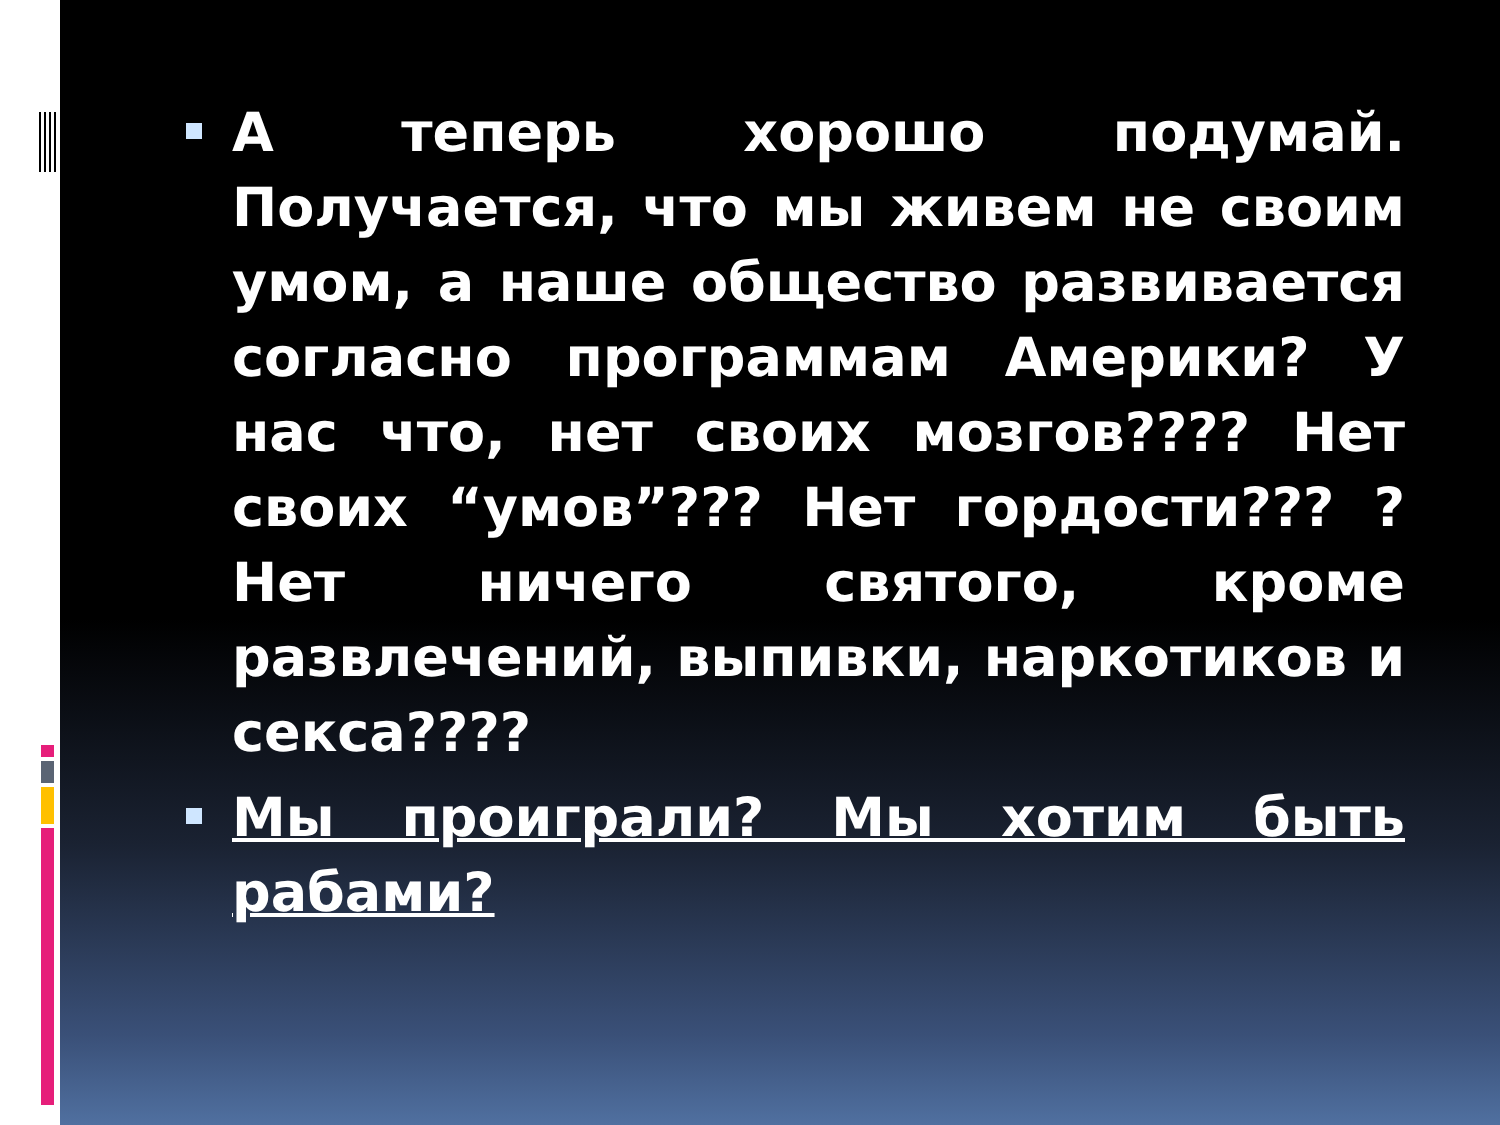А теперь хорошо подумай. Получается, что мы живем не своим умом, а наше общество развивается согласно программам Америки? У нас что, нет своих мозгов???? Нет своих “умов”??? Нет гордости??? ? Нет ничего святого, кроме развлечений, выпивки, наркотиков и секса????
Мы проиграли? Мы хотим быть рабами?